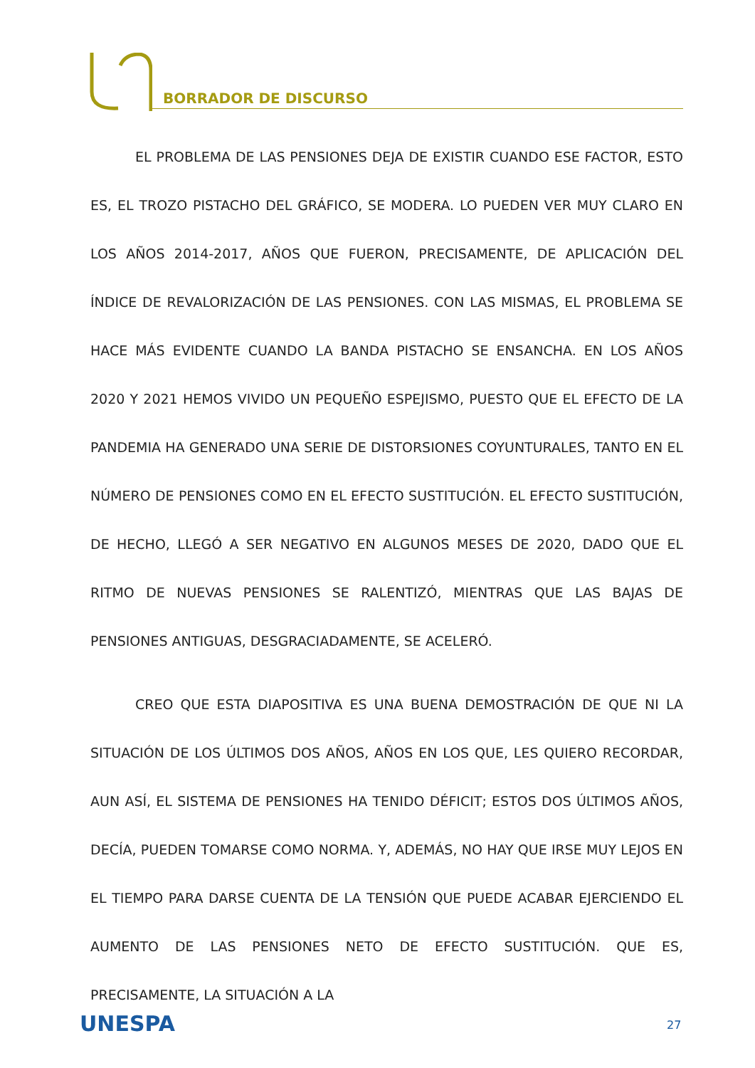BORRADOR DE DISCURSO
EL PROBLEMA DE LAS PENSIONES DEJA DE EXISTIR CUANDO ESE FACTOR, ESTO ES, EL TROZO PISTACHO DEL GRÁFICO, SE MODERA. LO PUEDEN VER MUY CLARO EN LOS AÑOS 2014-2017, AÑOS QUE FUERON, PRECISAMENTE, DE APLICACIÓN DEL ÍNDICE DE REVALORIZACIÓN DE LAS PENSIONES. CON LAS MISMAS, EL PROBLEMA SE HACE MÁS EVIDENTE CUANDO LA BANDA PISTACHO SE ENSANCHA. EN LOS AÑOS 2020 Y 2021 HEMOS VIVIDO UN PEQUEÑO ESPEJISMO, PUESTO QUE EL EFECTO DE LA PANDEMIA HA GENERADO UNA SERIE DE DISTORSIONES COYUNTURALES, TANTO EN EL NÚMERO DE PENSIONES COMO EN EL EFECTO SUSTITUCIÓN. EL EFECTO SUSTITUCIÓN, DE HECHO, LLEGÓ A SER NEGATIVO EN ALGUNOS MESES DE 2020, DADO QUE EL RITMO DE NUEVAS PENSIONES SE RALENTIZÓ, MIENTRAS QUE LAS BAJAS DE PENSIONES ANTIGUAS, DESGRACIADAMENTE, SE ACELERÓ.
CREO QUE ESTA DIAPOSITIVA ES UNA BUENA DEMOSTRACIÓN DE QUE NI LA SITUACIÓN DE LOS ÚLTIMOS DOS AÑOS, AÑOS EN LOS QUE, LES QUIERO RECORDAR, AUN ASÍ, EL SISTEMA DE PENSIONES HA TENIDO DÉFICIT; ESTOS DOS ÚLTIMOS AÑOS, DECÍA, PUEDEN TOMARSE COMO NORMA. Y, ADEMÁS, NO HAY QUE IRSE MUY LEJOS EN EL TIEMPO PARA DARSE CUENTA DE LA TENSIÓN QUE PUEDE ACABAR EJERCIENDO EL AUMENTO DE LAS PENSIONES NETO DE EFECTO SUSTITUCIÓN. QUE ES, PRECISAMENTE, LA SITUACIÓN A LA
UNESPA 27